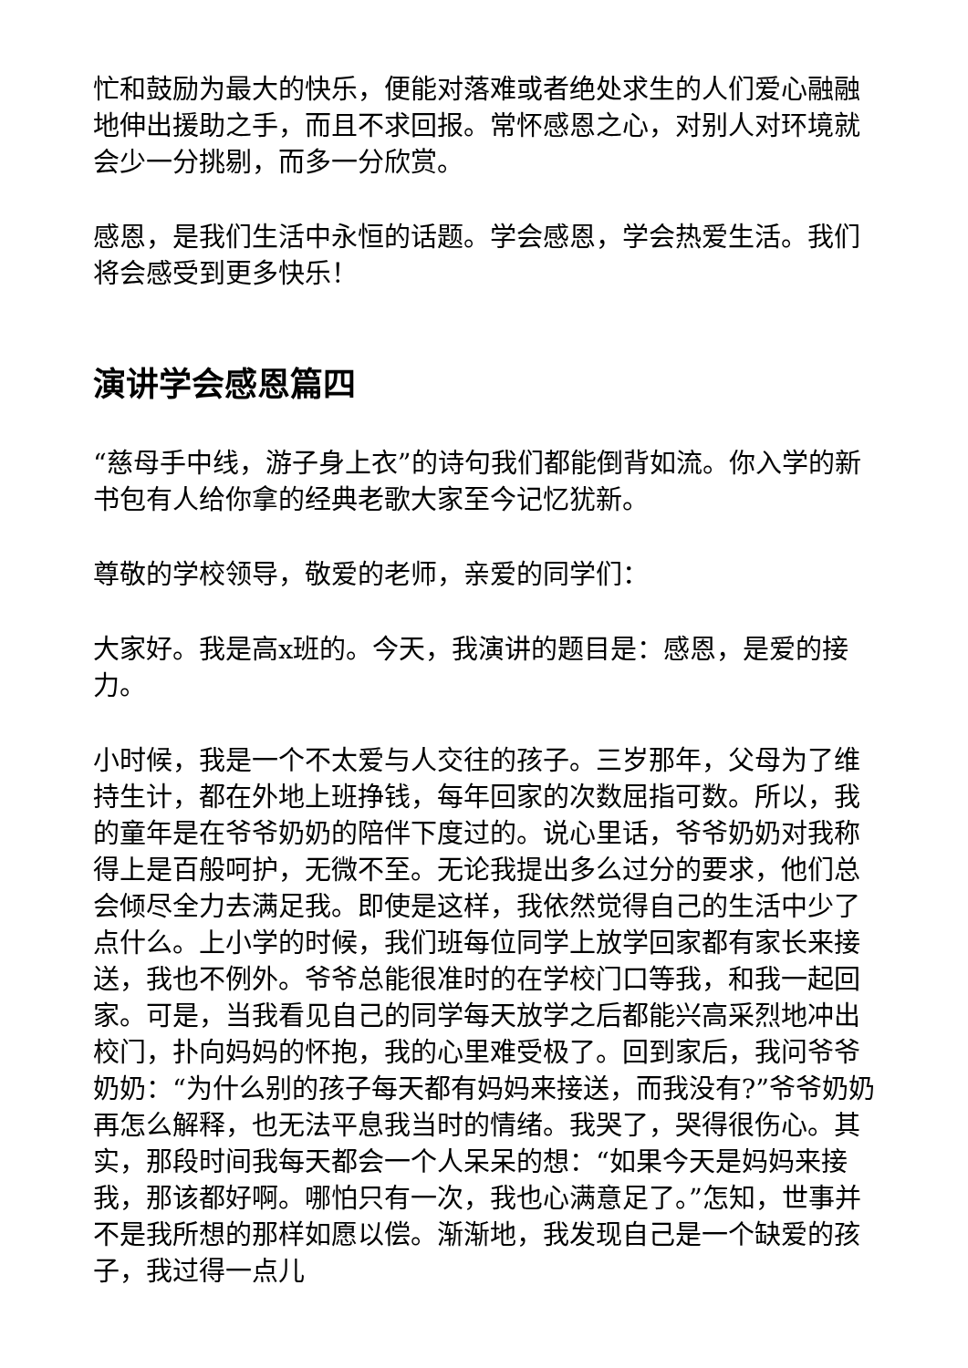忙和鼓励为最大的快乐，便能对落难或者绝处求生的人们爱心融融地伸出援助之手，而且不求回报。常怀感恩之心，对别人对环境就会少一分挑剔，而多一分欣赏。
感恩，是我们生活中永恒的话题。学会感恩，学会热爱生活。我们将会感受到更多快乐！
演讲学会感恩篇四
“慈母手中线，游子身上衣”的诗句我们都能倒背如流。你入学的新书包有人给你拿的经典老歌大家至今记忆犹新。
尊敬的学校领导，敬爱的老师，亲爱的同学们：
大家好。我是高x班的。今天，我演讲的题目是：感恩，是爱的接力。
小时候，我是一个不太爱与人交往的孩子。三岁那年，父母为了维持生计，都在外地上班挣钱，每年回家的次数屈指可数。所以，我的童年是在爷爷奶奶的陪伴下度过的。说心里话，爷爷奶奶对我称得上是百般呵护，无微不至。无论我提出多么过分的要求，他们总会倾尽全力去满足我。即使是这样，我依然觉得自己的生活中少了点什么。上小学的时候，我们班每位同学上放学回家都有家长来接送，我也不例外。爷爷总能很准时的在学校门口等我，和我一起回家。可是，当我看见自己的同学每天放学之后都能兴高采烈地冲出校门，扑向妈妈的怀抱，我的心里难受极了。回到家后，我问爷爷奶奶：“为什么别的孩子每天都有妈妈来接送，而我没有?”爷爷奶奶再怎么解释，也无法平息我当时的情绪。我哭了，哭得很伤心。其实，那段时间我每天都会一个人呆呆的想：“如果今天是妈妈来接我，那该都好啊。哪怕只有一次，我也心满意足了。”怎知，世事并不是我所想的那样如愿以偿。渐渐地，我发现自己是一个缺爱的孩子，我过得一点儿